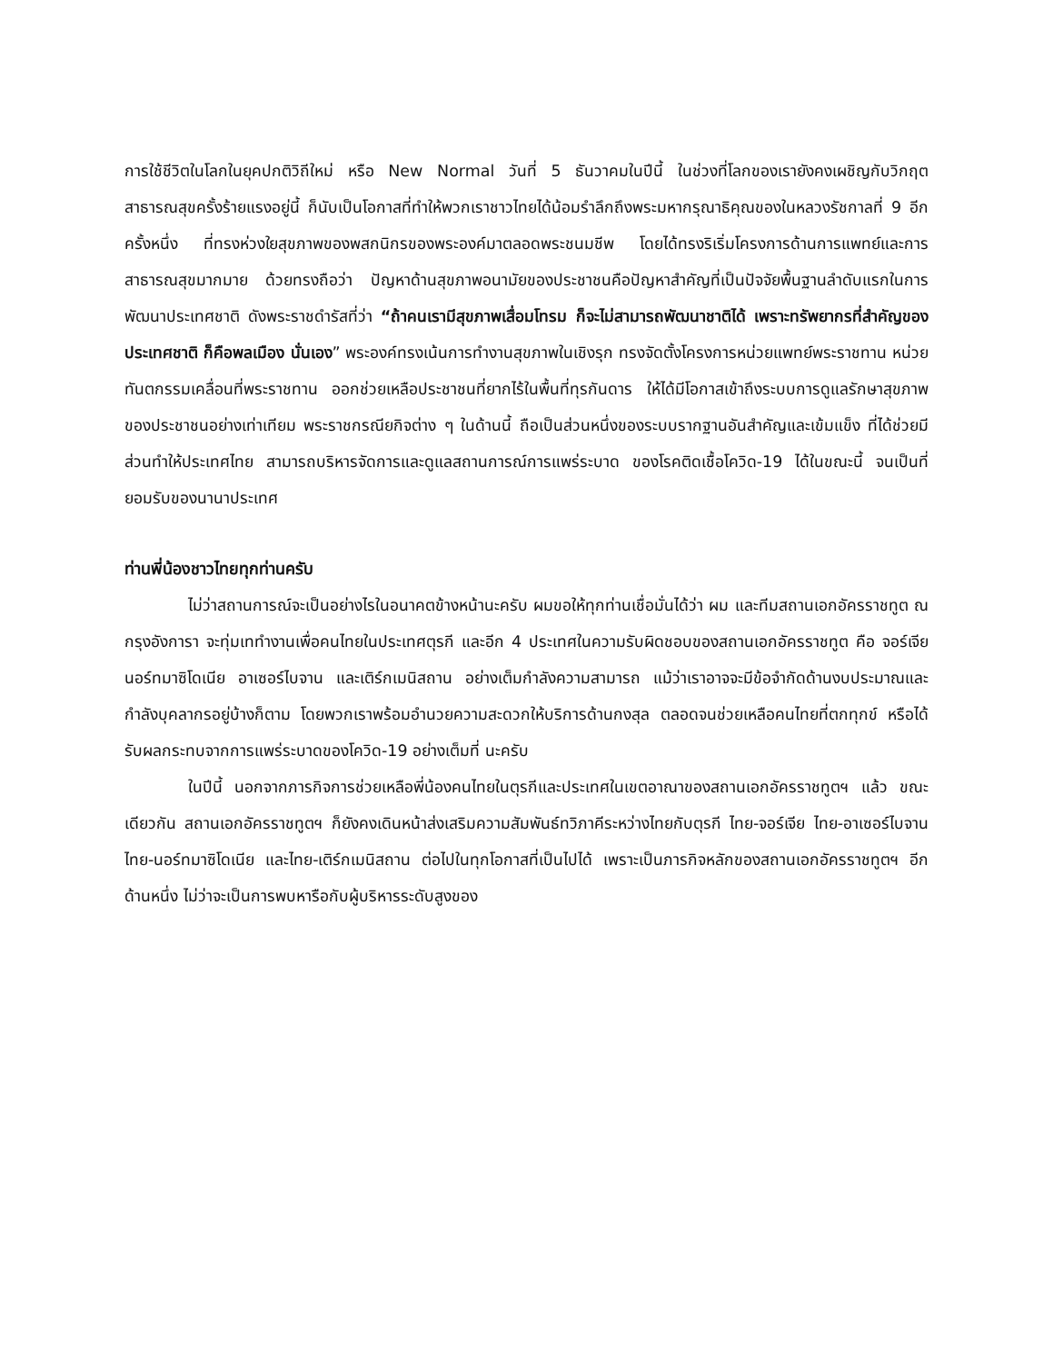การใช้ชีวิตในโลกในยุคปกติวิถีใหม่ หรือ New Normal วันที่ 5 ธันวาคมในปีนี้ ในช่วงที่โลกของเรายังคงเผชิญกับวิกฤตสาธารณสุขครั้งร้ายแรงอยู่นี้ ก็นับเป็นโอกาสที่ทำให้พวกเราชาวไทยได้น้อมรำลึกถึงพระมหากรุณาธิคุณของในหลวงรัชกาลที่ 9 อีกครั้งหนึ่ง ที่ทรงห่วงใยสุขภาพของพสกนิกรของพระองค์มาตลอดพระชนมชีพ โดยได้ทรงริเริ่มโครงการด้านการแพทย์และการสาธารณสุขมากมาย ด้วยทรงถือว่า ปัญหาด้านสุขภาพอนามัยของประชาชนคือปัญหาสำคัญที่เป็นปัจจัยพื้นฐานลำดับแรกในการพัฒนาประเทศชาติ ดังพระราชดำรัสที่ว่า “ถ้าคนเรามีสุขภาพเสื่อมโทรม ก็จะไม่สามารถพัฒนาชาติได้ เพราะทรัพยากรที่สำคัญของประเทศชาติ ก็คือพลเมือง นั่นเอง” พระองค์ทรงเน้นการทำงานสุขภาพในเชิงรุก ทรงจัดตั้งโครงการหน่วยแพทย์พระราชทาน หน่วยทันตกรรมเคลื่อนที่พระราชทาน ออกช่วยเหลือประชาชนที่ยากไร้ในพื้นที่ทุรกันดาร ให้ได้มีโอกาสเข้าถึงระบบการดูแลรักษาสุขภาพของประชาชนอย่างเท่าเทียม พระราชกรณียกิจต่าง ๆ ในด้านนี้ ถือเป็นส่วนหนึ่งของระบบรากฐานอันสำคัญและเข้มแข็ง ที่ได้ช่วยมีส่วนทำให้ประเทศไทย สามารถบริหารจัดการและดูแลสถานการณ์การแพร่ระบาด ของโรคติดเชื้อโควิด-19 ได้ในขณะนี้ จนเป็นที่ยอมรับของนานาประเทศ
ท่านพี่น้องชาวไทยทุกท่านครับ
ไม่ว่าสถานการณ์จะเป็นอย่างไรในอนาคตข้างหน้านะครับ ผมขอให้ทุกท่านเชื่อมั่นได้ว่า ผม และทีมสถานเอกอัครราชทูต ณ กรุงอังการา จะทุ่มเททำงานเพื่อคนไทยในประเทศตุรกี และอีก 4 ประเทศในความรับผิดชอบของสถานเอกอัครราชทูต คือ จอร์เจีย นอร์ทมาซิโดเนีย อาเซอร์ไบจาน และเติร์กเมนิสถาน อย่างเต็มกำลังความสามารถ แม้ว่าเราอาจจะมีข้อจำกัดด้านงบประมาณและกำลังบุคลากรอยู่บ้างก็ตาม โดยพวกเราพร้อมอำนวยความสะดวกให้บริการด้านกงสุล ตลอดจนช่วยเหลือคนไทยที่ตกทุกข์ หรือได้รับผลกระทบจากการแพร่ระบาดของโควิด-19 อย่างเต็มที่ นะครับ
ในปีนี้ นอกจากภารกิจการช่วยเหลือพี่น้องคนไทยในตุรกีและประเทศในเขตอาณาของสถานเอกอัครราชทูตฯ แล้ว ขณะเดียวกัน สถานเอกอัครราชทูตฯ ก็ยังคงเดินหน้าส่งเสริมความสัมพันธ์ทวิภาคีระหว่างไทยกับตุรกี ไทย-จอร์เจีย ไทย-อาเซอร์ไบจาน ไทย-นอร์ทมาซิโดเนีย และไทย-เติร์กเมนิสถาน ต่อไปในทุกโอกาสที่เป็นไปได้ เพราะเป็นภารกิจหลักของสถานเอกอัครราชทูตฯ อีกด้านหนึ่ง ไม่ว่าจะเป็นการพบหารือกับผู้บริหารระดับสูงของ